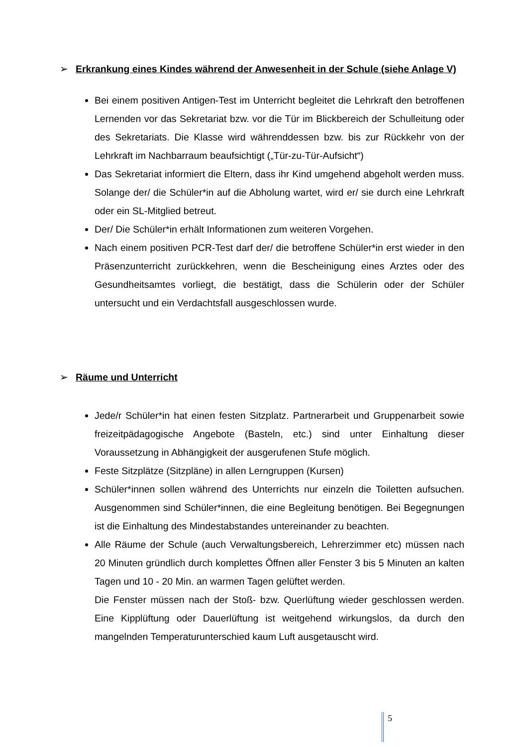➢ Erkrankung eines Kindes während der Anwesenheit in der Schule (siehe Anlage V)
Bei einem positiven Antigen-Test im Unterricht begleitet die Lehrkraft den betroffenen Lernenden vor das Sekretariat bzw. vor die Tür im Blickbereich der Schulleitung oder des Sekretariats. Die Klasse wird währenddessen bzw. bis zur Rückkehr von der Lehrkraft im Nachbarraum beaufsichtigt („Tür-zu-Tür-Aufsicht“)
Das Sekretariat informiert die Eltern, dass ihr Kind umgehend abgeholt werden muss. Solange der/ die Schüler*in auf die Abholung wartet, wird er/ sie durch eine Lehrkraft oder ein SL-Mitglied betreut.
Der/ Die Schüler*in erhält Informationen zum weiteren Vorgehen.
Nach einem positiven PCR-Test darf der/ die betroffene Schüler*in erst wieder in den Präsenzunterricht zurückkehren, wenn die Bescheinigung eines Arztes oder des Gesundheitsamtes vorliegt, die bestätigt, dass die Schülerin oder der Schüler untersucht und ein Verdachtsfall ausgeschlossen wurde.
➢ Räume und Unterricht
Jede/r Schüler*in hat einen festen Sitzplatz. Partnerarbeit und Gruppenarbeit sowie freizeitpädagogische Angebote (Basteln, etc.) sind unter Einhaltung dieser Voraussetzung in Abhängigkeit der ausgerufenen Stufe möglich.
Feste Sitzplätze (Sitzpläne) in allen Lerngruppen (Kursen)
Schüler*innen sollen während des Unterrichts nur einzeln die Toiletten aufsuchen. Ausgenommen sind Schüler*innen, die eine Begleitung benötigen. Bei Begegnungen ist die Einhaltung des Mindestabstandes untereinander zu beachten.
Alle Räume der Schule (auch Verwaltungsbereich, Lehrerzimmer etc) müssen nach 20 Minuten gründlich durch komplettes Öffnen aller Fenster 3 bis 5 Minuten an kalten Tagen und 10 - 20 Min. an warmen Tagen gelüftet werden.
Die Fenster müssen nach der Stoß- bzw. Querlüftung wieder geschlossen werden. Eine Kipplüftung oder Dauerlüftung ist weitgehend wirkungslos, da durch den mangelnden Temperaturunterschied kaum Luft ausgetauscht wird.
5